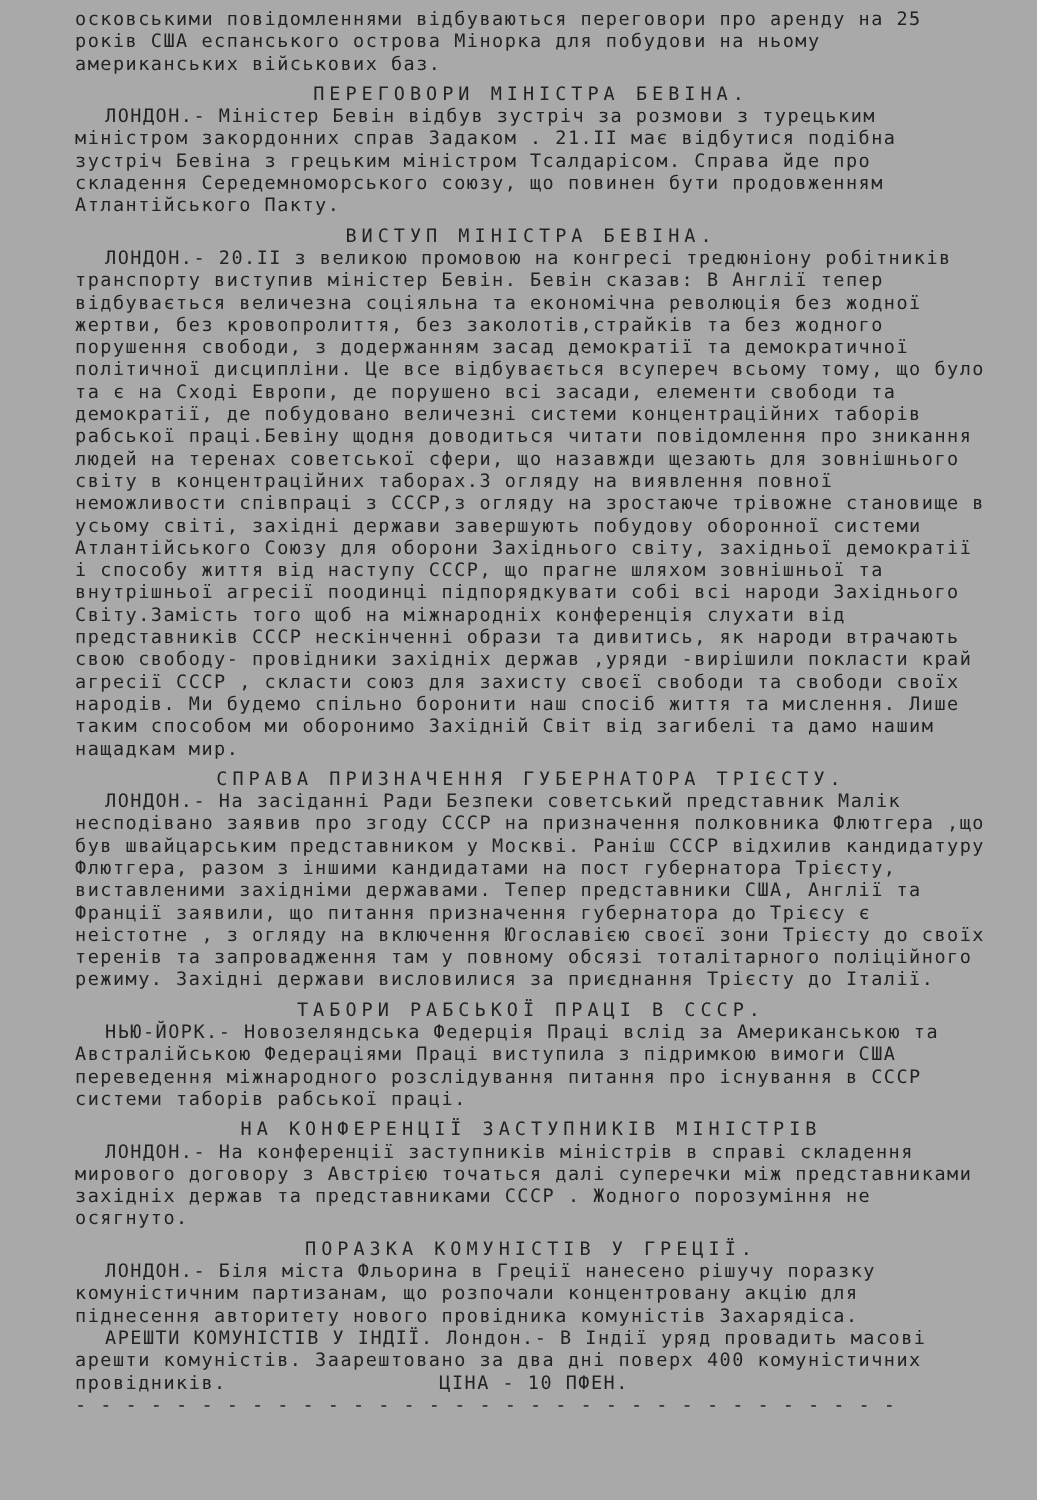осковськими повідомленнями відбуваються переговори про аренду на 25 років США еспанського острова Мінорка для побудови на ньому американських військових баз.
ПЕРЕГОВОРИ МІНІСТРА БЕВІНА.
ЛОНДОН.- Міністер Бевін відбув зустріч за розмови з турецьким міністром закордонних справ Задаком . 21.ІІ має відбутися подібна зустріч Бевіна з грецьким міністром Тсалдарісом. Справа йде про складення Середемноморського союзу, що повинен бути продовженням Атлантійського Пакту.
ВИСТУП МІНІСТРА БЕВІНА.
ЛОНДОН.- 20.ІІ з великою промовою на конгресі тредюніону робітників транспорту виступив міністер Бевін. Бевін сказав: В Англії тепер відбувається величезна соціяльна та економічна революція без жодної жертви, без кровопролиття, без заколотів,страйків та без жодного порушення свободи, з додержанням засад демократії та демократичної політичної дисципліни. Це все відбувається всупереч всьому тому, що було та є на Сході Европи, де порушено всі засади, елементи свободи та демократії, де побудовано величезні системи концентраційних таборів рабської праці.Бевіну щодня доводиться читати повідомлення про зникання людей на теренах советської сфери, що назавжди щезають для зовнішнього світу в концентраційних таборах.З огляду на виявлення повної неможливости співпраці з СССР,з огляду на зростаюче трівожне становище в усьому світі, західні держави завершують побудову оборонної системи Атлантійського Союзу для оборони Західнього світу, західньої демократії і способу життя від наступу СССР, що прагне шляхом зовнішньої та внутрішньої агресії поодинці підпорядкувати собі всі народи Західнього Світу.Замість того щоб на міжнародніх конференція слухати від представників СССР нескінченні образи та дивитись, як народи втрачають свою свободу- провідники західніх держав ,уряди -вирішили покласти край агресії СССР , скласти союз для захисту своєї свободи та свободи своїх народів. Ми будемо спільно боронити наш спосіб життя та мислення. Лише таким способом ми оборонимо Західній Світ від загибелі та дамо нашим нащадкам мир.
СПРАВА ПРИЗНАЧЕННЯ ГУБЕРНАТОРА ТРІЄСТУ.
ЛОНДОН.- На засіданні Ради Безпеки советський представник Малік несподівано заявив про згоду СССР на призначення полковника Флютгера ,що був швайцарським представником у Москві. Раніш СССР відхилив кандидатуру Флютгера, разом з іншими кандидатами на пост губернатора Трієсту, виставленими західніми державами. Тепер представники США, Англії та Франції заявили, що питання призначення губернатора до Трієсу є неістотне , з огляду на включення Югославією своєї зони Трієсту до своїх теренів та запровадження там у повному обсязі тоталітарного поліційного режиму. Західні держави висловилися за приєднання Трієсту до Італії.
ТАБОРИ РАБСЬКОЇ ПРАЦІ В СССР.
НЬЮ-ЙОРК.- Новозеляндська Федерція Праці вслід за Американською та Австралійською Федераціями Праці виступила з підримкою вимоги США переведення міжнародного розслідування питання про існування в СССР системи таборів рабської праці.
НА КОНФЕРЕНЦІЇ ЗАСТУПНИКІВ МІНІСТРІВ
ЛОНДОН.- На конференції заступників міністрів в справі складення мирового договору з Австрією точаться далі суперечки між представниками західніх держав та представниками СССР . Жодного порозуміння не осягнуто.
ПОРАЗКА КОМУНІСТІВ У ГРЕЦІЇ.
ЛОНДОН.- Біля міста Фльорина в Греції нанесено рішучу поразку комуністичним партизанам, що розпочали концентровану акцію для піднесення авторитету нового провідника комуністів Захарядіса.
АРЕШТИ КОМУНІСТІВ У ІНДІЇ. Лондон.- В Індії уряд провадить масові арешти комуністів. Заарештовано за два дні поверх 400 комуністичних провідників. ЦІНА - 10 ПФЕН.
- - - - - - - - - - - - - - - - - - - - - - - - - - - - - - - - -